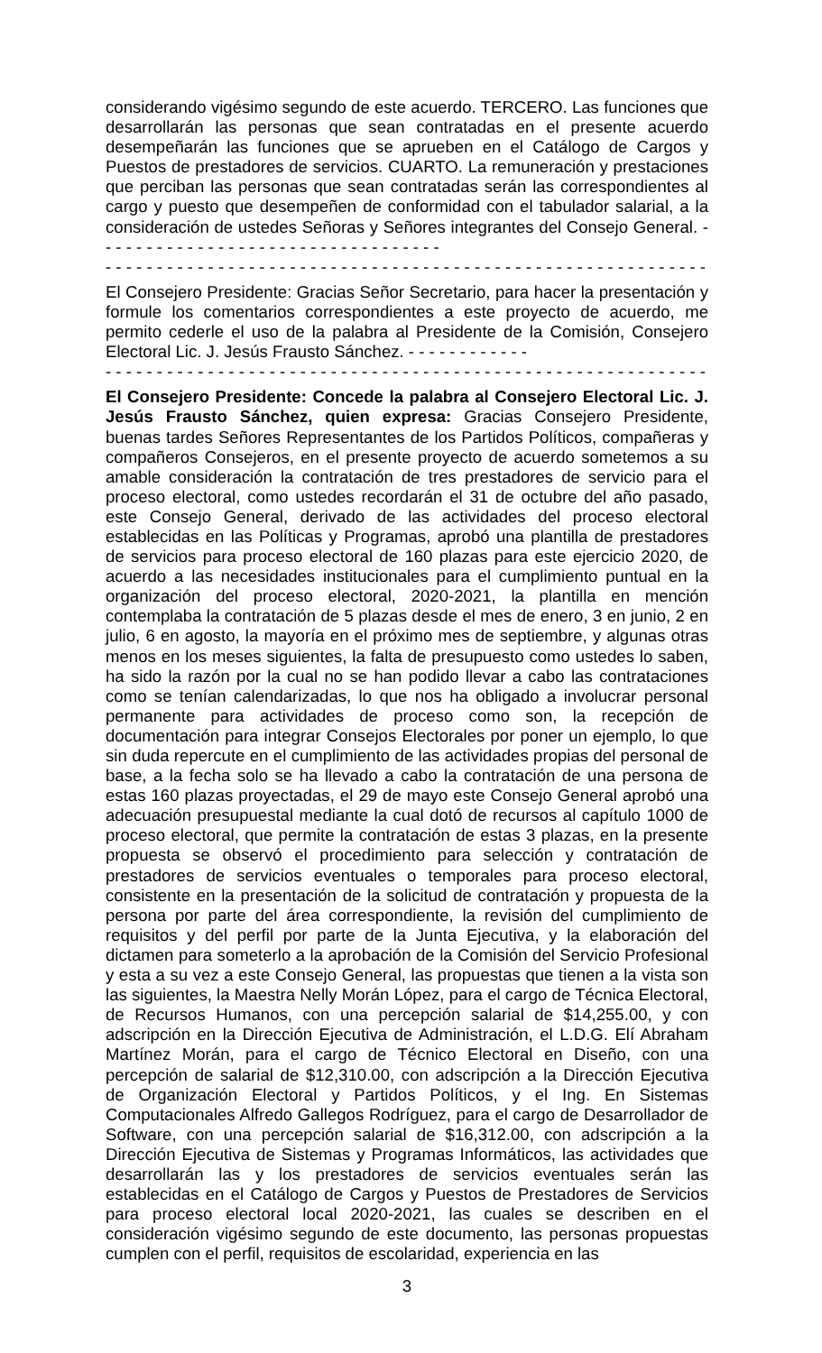considerando vigésimo segundo de este acuerdo. TERCERO. Las funciones que desarrollarán las personas que sean contratadas en el presente acuerdo desempeñarán las funciones que se aprueben en el Catálogo de Cargos y Puestos de prestadores de servicios. CUARTO. La remuneración y prestaciones que perciban las personas que sean contratadas serán las correspondientes al cargo y puesto que desempeñen de conformidad con el tabulador salarial, a la consideración de ustedes Señoras y Señores integrantes del Consejo General. - - - - - - - - - - - - - - - - - - - - - - - - - - - - - - - - - -
- - - - - - - - - - - - - - - - - - - - - - - - - - - - - - - - - - - - - - - - - - - - - - - - - - - - - - - - - - -
El Consejero Presidente: Gracias Señor Secretario, para hacer la presentación y formule los comentarios correspondientes a este proyecto de acuerdo, me permito cederle el uso de la palabra al Presidente de la Comisión, Consejero Electoral Lic. J. Jesús Frausto Sánchez. - - - - - - - - - - - -
- - - - - - - - - - - - - - - - - - - - - - - - - - - - - - - - - - - - - - - - - - - - - - - - - - - - - - - - - - -
El Consejero Presidente: Concede la palabra al Consejero Electoral Lic. J. Jesús Frausto Sánchez, quien expresa: Gracias Consejero Presidente, buenas tardes Señores Representantes de los Partidos Políticos, compañeras y compañeros Consejeros, en el presente proyecto de acuerdo sometemos a su amable consideración la contratación de tres prestadores de servicio para el proceso electoral, como ustedes recordarán el 31 de octubre del año pasado, este Consejo General, derivado de las actividades del proceso electoral establecidas en las Políticas y Programas, aprobó una plantilla de prestadores de servicios para proceso electoral de 160 plazas para este ejercicio 2020, de acuerdo a las necesidades institucionales para el cumplimiento puntual en la organización del proceso electoral, 2020-2021, la plantilla en mención contemplaba la contratación de 5 plazas desde el mes de enero, 3 en junio, 2 en julio, 6 en agosto, la mayoría en el próximo mes de septiembre, y algunas otras menos en los meses siguientes, la falta de presupuesto como ustedes lo saben, ha sido la razón por la cual no se han podido llevar a cabo las contrataciones como se tenían calendarizadas, lo que nos ha obligado a involucrar personal permanente para actividades de proceso como son, la recepción de documentación para integrar Consejos Electorales por poner un ejemplo, lo que sin duda repercute en el cumplimiento de las actividades propias del personal de base, a la fecha solo se ha llevado a cabo la contratación de una persona de estas 160 plazas proyectadas, el 29 de mayo este Consejo General aprobó una adecuación presupuestal mediante la cual dotó de recursos al capítulo 1000 de proceso electoral, que permite la contratación de estas 3 plazas, en la presente propuesta se observó el procedimiento para selección y contratación de prestadores de servicios eventuales o temporales para proceso electoral, consistente en la presentación de la solicitud de contratación y propuesta de la persona por parte del área correspondiente, la revisión del cumplimiento de requisitos y del perfil por parte de la Junta Ejecutiva, y la elaboración del dictamen para someterlo a la aprobación de la Comisión del Servicio Profesional y esta a su vez a este Consejo General, las propuestas que tienen a la vista son las siguientes, la Maestra Nelly Morán López, para el cargo de Técnica Electoral, de Recursos Humanos, con una percepción salarial de $14,255.00, y con adscripción en la Dirección Ejecutiva de Administración, el L.D.G. Elí Abraham Martínez Morán, para el cargo de Técnico Electoral en Diseño, con una percepción de salarial de $12,310.00, con adscripción a la Dirección Ejecutiva de Organización Electoral y Partidos Políticos, y el Ing. En Sistemas Computacionales Alfredo Gallegos Rodríguez, para el cargo de Desarrollador de Software, con una percepción salarial de $16,312.00, con adscripción a la Dirección Ejecutiva de Sistemas y Programas Informáticos, las actividades que desarrollarán las y los prestadores de servicios eventuales serán las establecidas en el Catálogo de Cargos y Puestos de Prestadores de Servicios para proceso electoral local 2020-2021, las cuales se describen en el consideración vigésimo segundo de este documento, las personas propuestas cumplen con el perfil, requisitos de escolaridad, experiencia en las
3